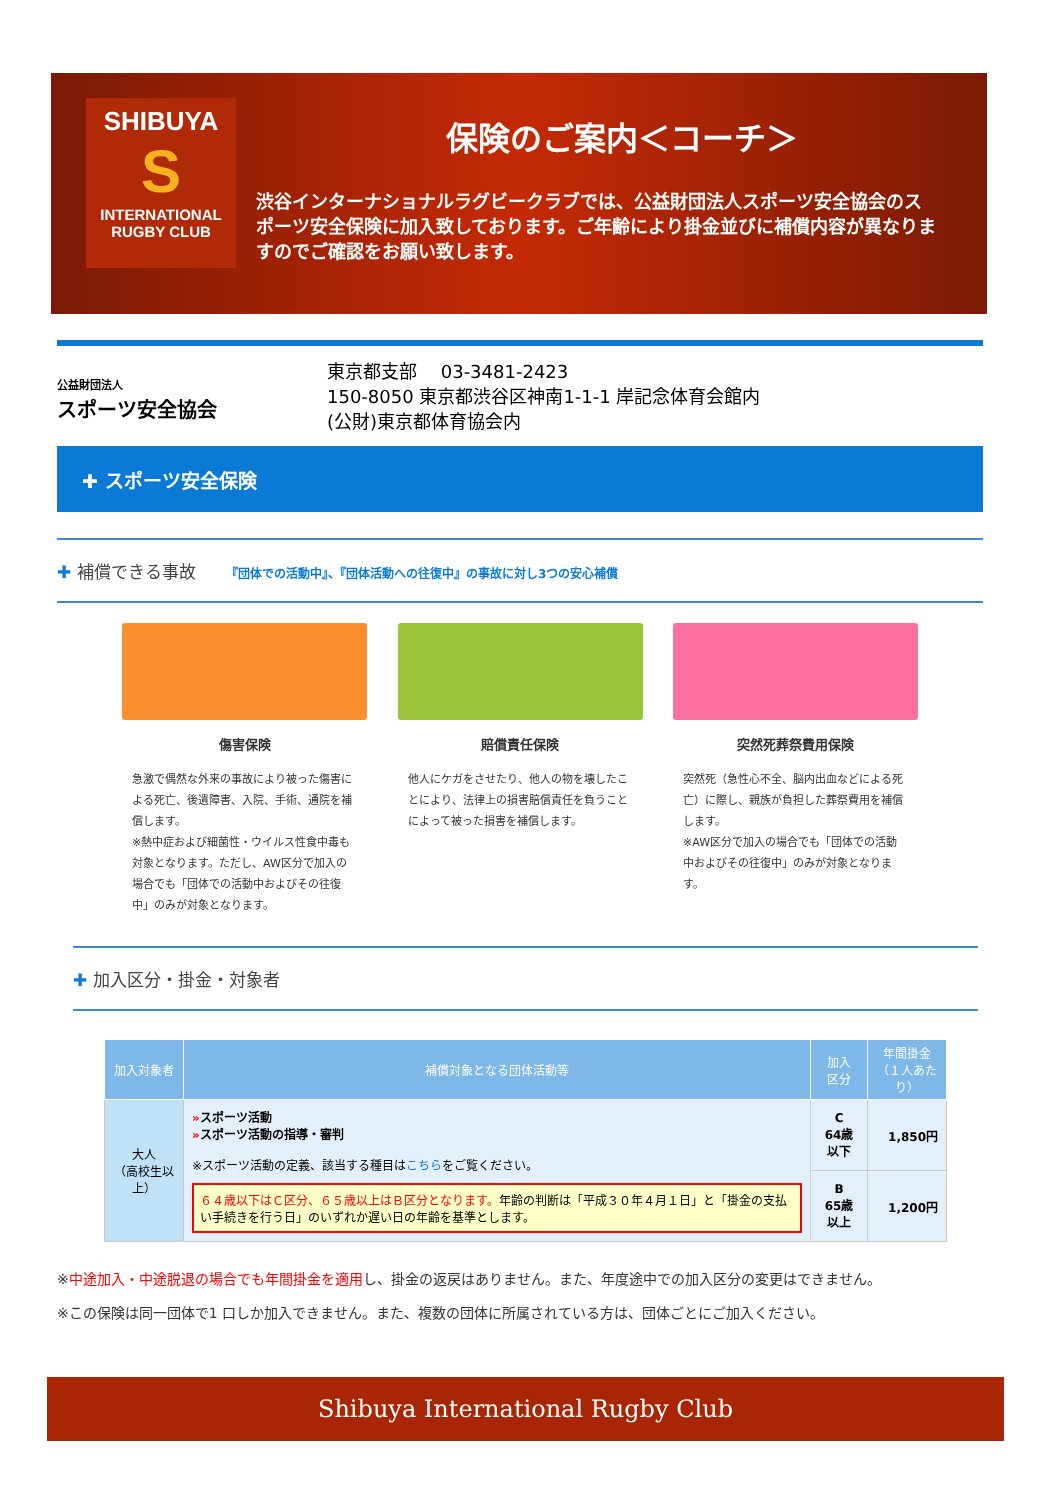SHIBUYA
S
INTERNATIONAL
RUGBY CLUB
保険のご案内＜コーチ＞
渋谷インターナショナルラグビークラブでは、公益財団法人スポーツ安全協会のスポーツ安全保険に加入致しております。ご年齢により掛金並びに補償内容が異なりますのでご確認をお願い致します。
公益財団法人
スポーツ安全協会
東京都支部　 03-3481-2423
150-8050 東京都渋谷区神南1-1-1 岸記念体育会館内
(公財)東京都体育協会内
✚ スポーツ安全保険
✚ 補償できる事故 『団体での活動中』、『団体活動への往復中』の事故に対し3つの安心補償
傷害保険
急激で偶然な外来の事故により被った傷害による死亡、後遺障害、入院、手術、通院を補償します。
※熱中症および細菌性・ウイルス性食中毒も対象となります。ただし、AW区分で加入の場合でも「団体での活動中およびその往復中」のみが対象となります。
賠償責任保険
他人にケガをさせたり、他人の物を壊したことにより、法律上の損害賠償責任を負うことによって被った損害を補償します。
突然死葬祭費用保険
突然死（急性心不全、脳内出血などによる死亡）に際し、親族が負担した葬祭費用を補償します。
※AW区分で加入の場合でも「団体での活動中およびその往復中」のみが対象となります。
✚ 加入区分・掛金・対象者
| 加入対象者 | 補償対象となる団体活動等 | 加入 区分 | 年間掛金 （１人あたり） |
| --- | --- | --- | --- |
| 大人 （高校生以上） | » スポーツ活動 » スポーツ活動の指導・審判 ※スポーツ活動の定義、該当する種目は こちら をご覧ください。 ６４歳以下はＣ区分、６５歳以上はＢ区分となります。 年齢の判断は「平成３０年４月１日」と「掛金の支払い手続きを行う日」のいずれか遅い日の年齢を基準とします。 | C 64歳以下 | 1,850円 |
| | | B 65歳以上 | 1,200円 |
※中途加入・中途脱退の場合でも年間掛金を適用し、掛金の返戻はありません。また、年度途中での加入区分の変更はできません。
※この保険は同一団体で1 口しか加入できません。また、複数の団体に所属されている方は、団体ごとにご加入ください。
Shibuya International Rugby Club